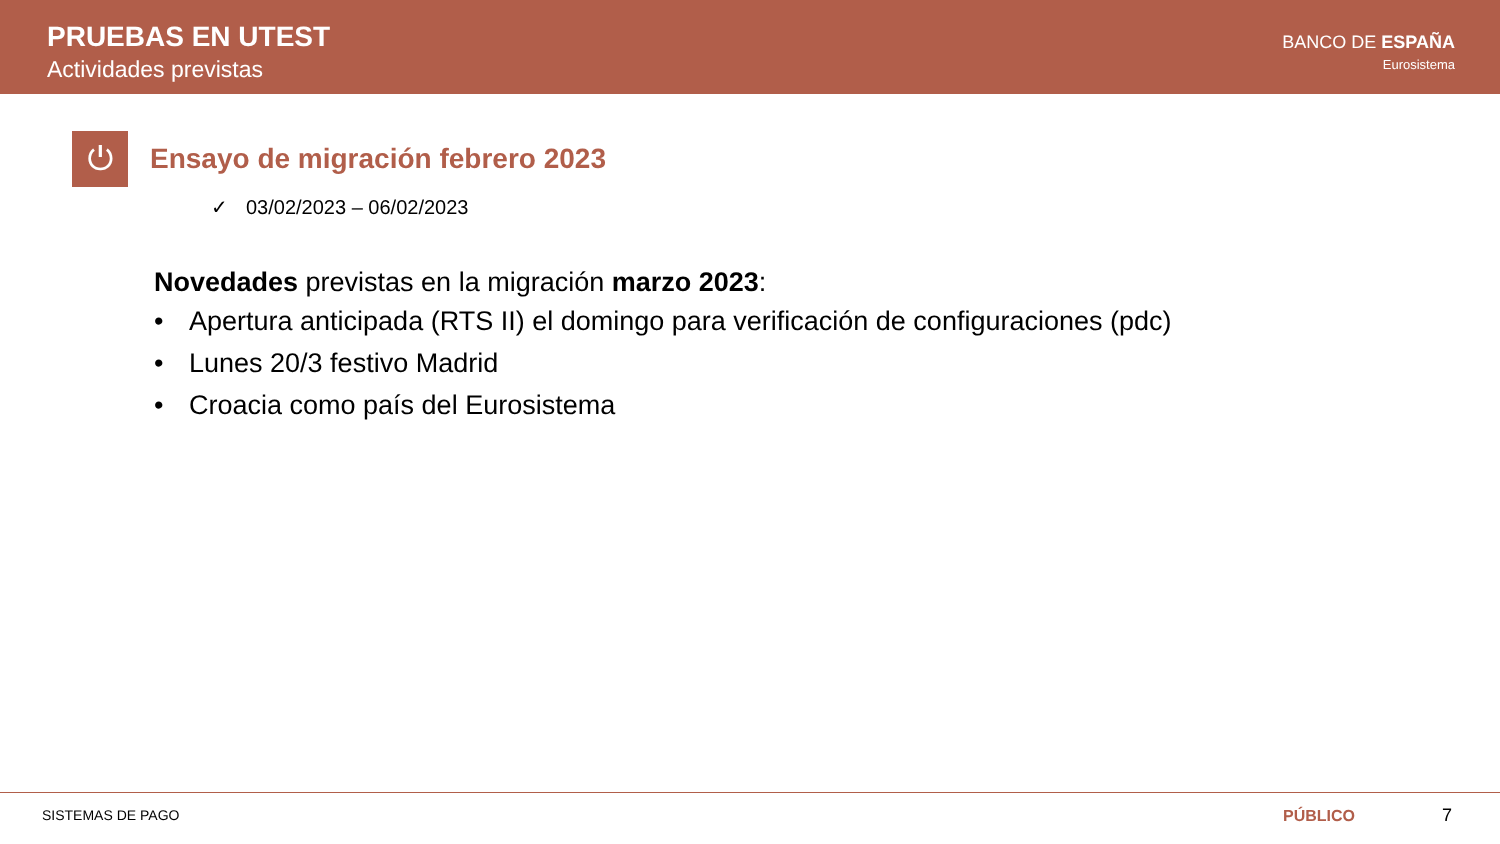PRUEBAS EN UTEST
Actividades previstas
BANCO DE ESPAÑA
Eurosistema
⏻
Ensayo de migración febrero 2023
✓ 03/02/2023 – 06/02/2023
Novedades previstas en la migración marzo 2023:
• Apertura anticipada (RTS II) el domingo para verificación de configuraciones (pdc)
• Lunes 20/3 festivo Madrid
• Croacia como país del Eurosistema
SISTEMAS DE PAGO
PÚBLICO 7